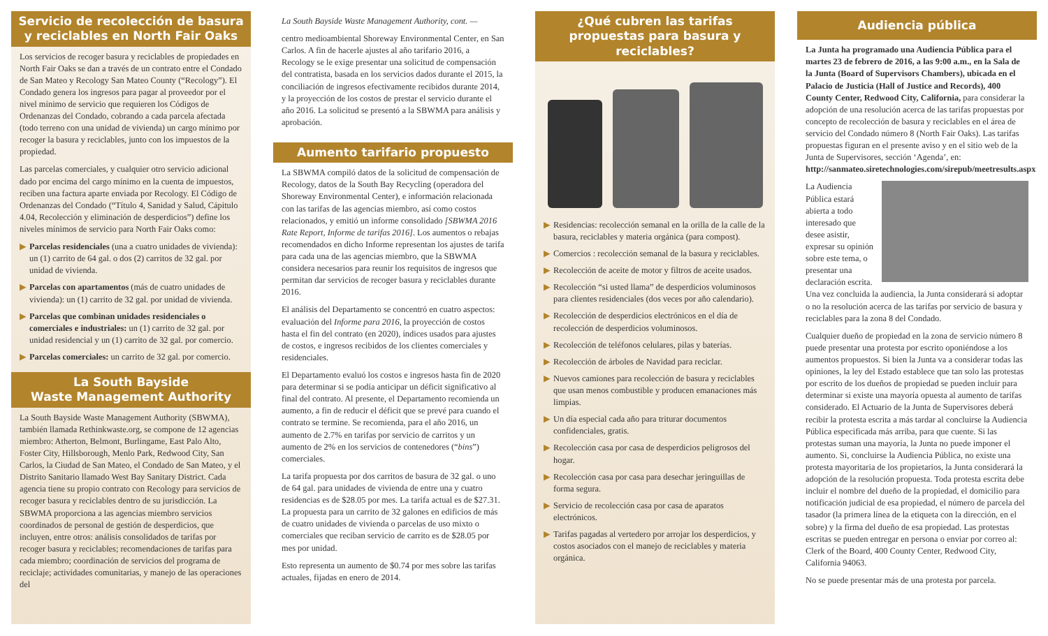Servicio de recolección de basura y reciclables en North Fair Oaks
Los servicios de recoger basura y reciclables de propiedades en North Fair Oaks se dan a través de un contrato entre el Condado de San Mateo y Recology San Mateo County (“Recology”). El Condado genera los ingresos para pagar al proveedor por el nivel mínimo de servicio que requieren los Códigos de Ordenanzas del Condado, cobrando a cada parcela afectada (todo terreno con una unidad de vivienda) un cargo mínimo por recoger la basura y reciclables, junto con los impuestos de la propiedad.
Las parcelas comerciales, y cualquier otro servicio adicional dado por encima del cargo mínimo en la cuenta de impuestos, reciben una factura aparte enviada por Recology. El Código de Ordenanzas del Condado (“Título 4, Sanidad y Salud, Cápitulo 4.04, Recolección y eliminación de desperdicios”) define los niveles mínimos de servicio para North Fair Oaks como:
▶ Parcelas residenciales (una a cuatro unidades de vivienda): un (1) carrito de 64 gal. o dos (2) carritos de 32 gal. por unidad de vivienda.
▶ Parcelas con apartamentos (más de cuatro unidades de vivienda): un (1) carrito de 32 gal. por unidad de vivienda.
▶ Parcelas que combinan unidades residenciales o comerciales e industriales: un (1) carrito de 32 gal. por unidad residencial y un (1) carrito de 32 gal. por comercio.
▶ Parcelas comerciales: un carrito de 32 gal. por comercio.
La South Bayside
Waste Management Authority
La South Bayside Waste Management Authority (SBWMA), también llamada Rethinkwaste.org, se compone de 12 agencias miembro: Atherton, Belmont, Burlingame, East Palo Alto, Foster City, Hillsborough, Menlo Park, Redwood City, San Carlos, la Ciudad de San Mateo, el Condado de San Mateo, y el Distrito Sanitario llamado West Bay Sanitary District. Cada agencia tiene su propio contrato con Recology para servicios de recoger basura y reciclables dentro de su jurisdicción. La SBWMA proporciona a las agencias miembro servicios coordinados de personal de gestión de desperdicios, que incluyen, entre otros: análisis consolidados de tarifas por recoger basura y reciclables; recomendaciones de tarifas para cada miembro; coordinación de servicios del programa de reciclaje; actividades comunitarias, y manejo de las operaciones del
La South Bayside Waste Management Authority, cont. —
centro medioambiental Shoreway Environmental Center, en San Carlos. A fin de hacerle ajustes al año tarifario 2016, a Recology se le exige presentar una solicitud de compensación del contratista, basada en los servicios dados durante el 2015, la conciliación de ingresos efectivamente recibidos durante 2014, y la proyección de los costos de prestar el servicio durante el año 2016. La solicitud se presentó a la SBWMA para análisis y aprobación.
Aumento tarifario propuesto
La SBWMA compiló datos de la solicitud de compensación de Recology, datos de la South Bay Recycling (operadora del Shoreway Environmental Center), e información relacionada con las tarifas de las agencias miembro, así como costos relacionados, y emitió un informe consolidado [SBWMA 2016 Rate Report, Informe de tarifas 2016]. Los aumentos o rebajas recomendados en dicho Informe representan los ajustes de tarifa para cada una de las agencias miembro, que la SBWMA considera necesarios para reunir los requisitos de ingresos que permitan dar servicios de recoger basura y reciclables durante 2016.
El análisis del Departamento se concentró en cuatro aspectos: evaluación del Informe para 2016, la proyección de costos hasta el fin del contrato (en 2020), índices usados para ajustes de costos, e ingresos recibidos de los clientes comerciales y residenciales.
El Departamento evaluó los costos e ingresos hasta fin de 2020 para determinar si se podía anticipar un déficit significativo al final del contrato. Al presente, el Departamento recomienda un aumento, a fin de reducir el déficit que se prevé para cuando el contrato se termine. Se recomienda, para el año 2016, un aumento de 2.7% en tarifas por servicio de carritos y un aumento de 2% en los servicios de contenedores (“bins”) comerciales.
La tarifa propuesta por dos carritos de basura de 32 gal. o uno de 64 gal. para unidades de vivienda de entre una y cuatro residencias es de $28.05 por mes. La tarifa actual es de $27.31. La propuesta para un carrito de 32 galones en edificios de más de cuatro unidades de vivienda o parcelas de uso mixto o comerciales que reciban servicio de carrito es de $28.05 por mes por unidad.
Esto representa un aumento de $0.74 por mes sobre las tarifas actuales, fijadas en enero de 2014.
¿Qué cubren las tarifas propuestas para basura y reciclables?
▶ Residencias: recolección semanal en la orilla de la calle de la basura, reciclables y materia orgánica (para compost).
▶ Comercios : recolección semanal de la basura y reciclables.
▶ Recolección de aceite de motor y filtros de aceite usados.
▶ Recolección “si usted llama” de desperdicios voluminosos para clientes residenciales (dos veces por año calendario).
▶ Recolección de desperdicios electrónicos en el día de recolección de desperdicios voluminosos.
▶ Recolección de teléfonos celulares, pilas y baterías.
▶ Recolección de árboles de Navidad para reciclar.
▶ Nuevos camiones para recolección de basura y reciclables que usan menos combustible y producen emanaciones más limpias.
▶ Un día especial cada año para triturar documentos confidenciales, gratis.
▶ Recolección casa por casa de desperdicios peligrosos del hogar.
▶ Recolección casa por casa para desechar jeringuillas de forma segura.
▶ Servicio de recolección casa por casa de aparatos electrónicos.
▶ Tarifas pagadas al vertedero por arrojar los desperdicios, y costos asociados con el manejo de reciclables y materia orgánica.
Audiencia pública
La Junta ha programado una Audiencia Pública para el martes 23 de febrero de 2016, a las 9:00 a.m., en la Sala de la Junta (Board of Supervisors Chambers), ubicada en el Palacio de Justicia (Hall of Justice and Records), 400 County Center, Redwood City, California, para considerar la adopción de una resolución acerca de las tarifas propuestas por concepto de recolección de basura y reciclables en el área de servicio del Condado número 8 (North Fair Oaks). Las tarifas propuestas figuran en el presente aviso y en el sitio web de la Junta de Supervisores, sección ‘Agenda’, en: http://sanmateo.siretechnologies.com/sirepub/meetresults.aspx
La Audiencia Pública estará abierta a todo interesado que desee asistir, expresar su opinión sobre este tema, o presentar una declaración escrita. Una vez concluida la audiencia, la Junta considerará si adoptar o no la resolución acerca de las tarifas por servicio de basura y reciclables para la zona 8 del Condado.
Cualquier dueño de propiedad en la zona de servicio número 8 puede presentar una protesta por escrito oponiéndose a los aumentos propuestos. Si bien la Junta va a considerar todas las opiniones, la ley del Estado establece que tan solo las protestas por escrito de los dueños de propiedad se pueden incluir para determinar si existe una mayoría opuesta al aumento de tarifas considerado. El Actuario de la Junta de Supervisores deberá recibir la protesta escrita a más tardar al concluirse la Audiencia Pública especificada más arriba, para que cuente. Si las protestas suman una mayoría, la Junta no puede imponer el aumento. Si, concluirse la Audiencia Pública, no existe una protesta mayoritaria de los propietarios, la Junta considerará la adopción de la resolución propuesta. Toda protesta escrita debe incluir el nombre del dueño de la propiedad, el domicilio para notificación judicial de esa propiedad, el número de parcela del tasador (la primera línea de la etiqueta con la dirección, en el sobre) y la firma del dueño de esa propiedad. Las protestas escritas se pueden entregar en persona o enviar por correo al: Clerk of the Board, 400 County Center, Redwood City, California 94063.
No se puede presentar más de una protesta por parcela.